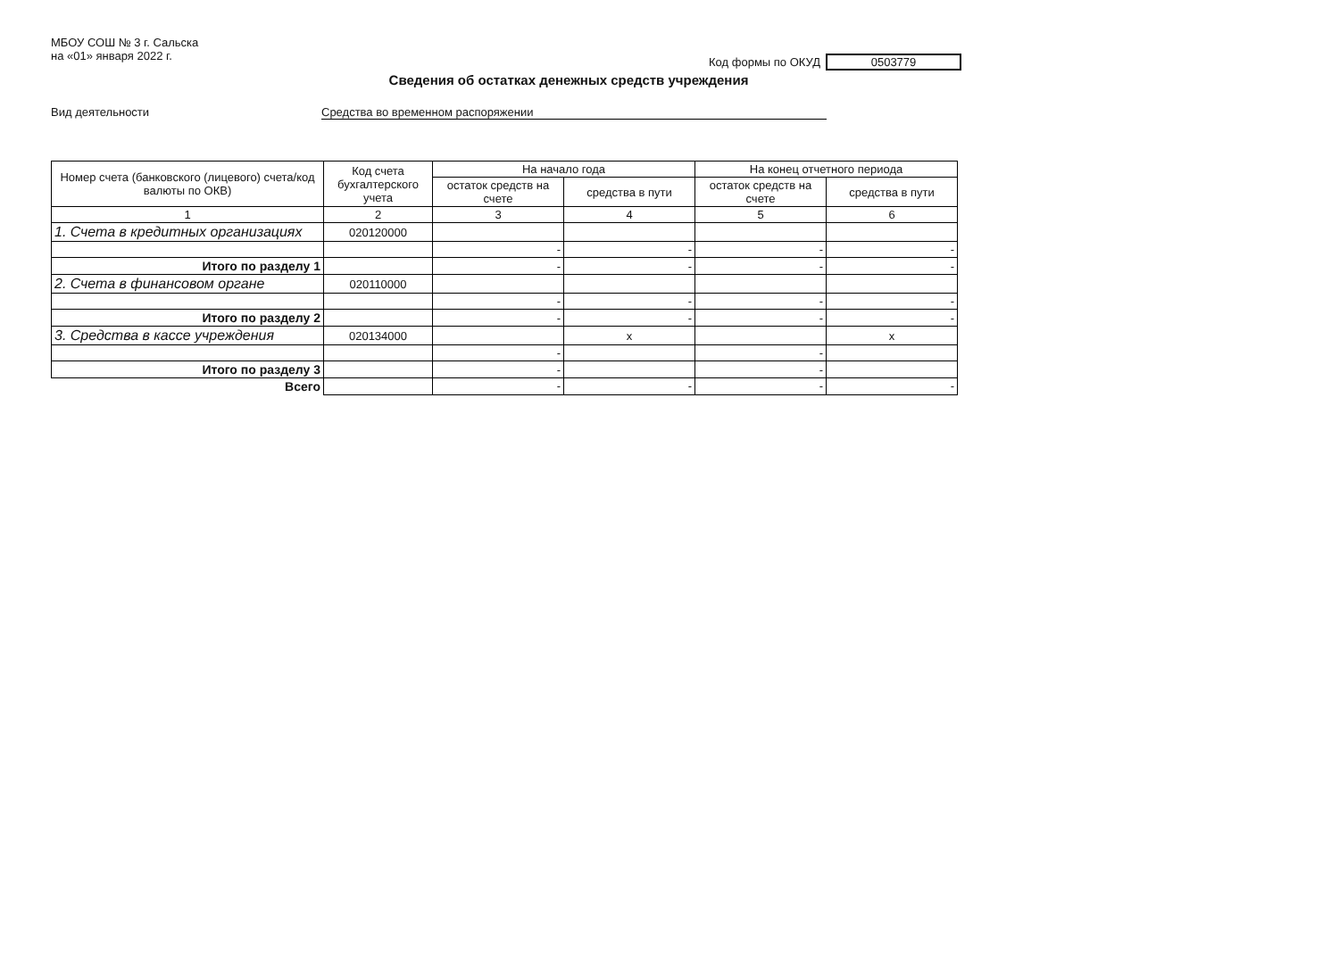МБОУ СОШ № 3 г. Сальска
на «01» января 2022 г.
Код формы по ОКУД 0503779
Сведения об остатках денежных средств учреждения
Вид деятельности Средства во временном распоряжении
| Номер счета (банковского (лицевого) счета/код валюты по ОКВ) | Код счета бухгалтерского учета | На начало года | | На конец отчетного периода | |
| --- | --- | --- | --- | --- | --- |
| | | остаток средств на счете | средства в пути | остаток средств на счете | средства в пути |
| 1 | 2 | 3 | 4 | 5 | 6 |
| 1. Счета в кредитных организациях | 020120000 | | | | |
| | | - | - | - | - |
| Итого по разделу 1 | | - | - | - | - |
| 2. Счета в финансовом органе | 020110000 | | | | |
| | | - | - | - | - |
| Итого по разделу 2 | | - | - | - | - |
| 3. Средства в кассе учреждения | 020134000 | | x | | x |
| | | - | | - | |
| Итого по разделу 3 | | - | | - | |
| Всего | | - | - | - | - |